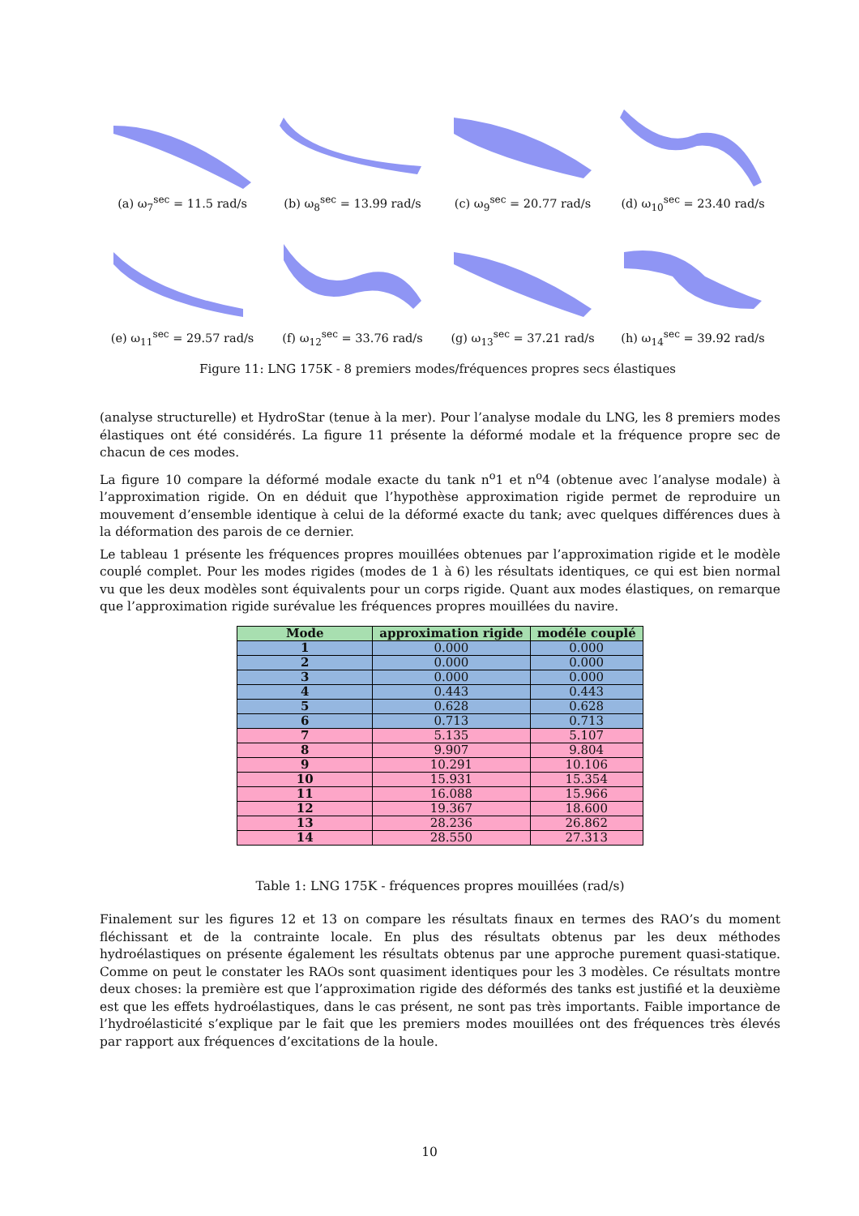(a) ω<sub>7</sub><sup>sec</sup> = 11.5 rad/s
(b) ω<sub>8</sub><sup>sec</sup> = 13.99 rad/s
(c) ω<sub>9</sub><sup>sec</sup> = 20.77 rad/s
(d) ω<sub>10</sub><sup>sec</sup> = 23.40 rad/s
(e) ω<sub>11</sub><sup>sec</sup> = 29.57 rad/s
(f) ω<sub>12</sub><sup>sec</sup> = 33.76 rad/s
(g) ω<sub>13</sub><sup>sec</sup> = 37.21 rad/s
(h) ω<sub>14</sub><sup>sec</sup> = 39.92 rad/s
Figure 11: LNG 175K - 8 premiers modes/fréquences propres secs élastiques
(analyse structurelle) et HydroStar (tenue à la mer). Pour l’analyse modale du LNG, les 8 premiers modes élastiques ont été considérés. La figure 11 présente la déformé modale et la fréquence propre sec de chacun de ces modes.
La figure 10 compare la déformé modale exacte du tank n<sup>o</sup>1 et n<sup>o</sup>4 (obtenue avec l’analyse modale) à l’approximation rigide. On en déduit que l’hypothèse approximation rigide permet de reproduire un mouvement d’ensemble identique à celui de la déformé exacte du tank; avec quelques différences dues à la déformation des parois de ce dernier.
Le tableau 1 présente les fréquences propres mouillées obtenues par l’approximation rigide et le modèle couplé complet. Pour les modes rigides (modes de 1 à 6) les résultats identiques, ce qui est bien normal vu que les deux modèles sont équivalents pour un corps rigide. Quant aux modes élastiques, on remarque que l’approximation rigide surévalue les fréquences propres mouillées du navire.
| Mode | approximation rigide | modéle couplé |
| --- | --- | --- |
| 1 | 0.000 | 0.000 |
| 2 | 0.000 | 0.000 |
| 3 | 0.000 | 0.000 |
| 4 | 0.443 | 0.443 |
| 5 | 0.628 | 0.628 |
| 6 | 0.713 | 0.713 |
| 7 | 5.135 | 5.107 |
| 8 | 9.907 | 9.804 |
| 9 | 10.291 | 10.106 |
| 10 | 15.931 | 15.354 |
| 11 | 16.088 | 15.966 |
| 12 | 19.367 | 18.600 |
| 13 | 28.236 | 26.862 |
| 14 | 28.550 | 27.313 |
Table 1: LNG 175K - fréquences propres mouillées (rad/s)
Finalement sur les figures 12 et 13 on compare les résultats finaux en termes des RAO’s du moment fléchissant et de la contrainte locale. En plus des résultats obtenus par les deux méthodes hydroélastiques on présente également les résultats obtenus par une approche purement quasi-statique. Comme on peut le constater les RAOs sont quasiment identiques pour les 3 modèles. Ce résultats montre deux choses: la première est que l’approximation rigide des déformés des tanks est justifié et la deuxième est que les effets hydroélastiques, dans le cas présent, ne sont pas très importants. Faible importance de l’hydroélasticité s’explique par le fait que les premiers modes mouillées ont des fréquences très élevés par rapport aux fréquences d’excitations de la houle.
10